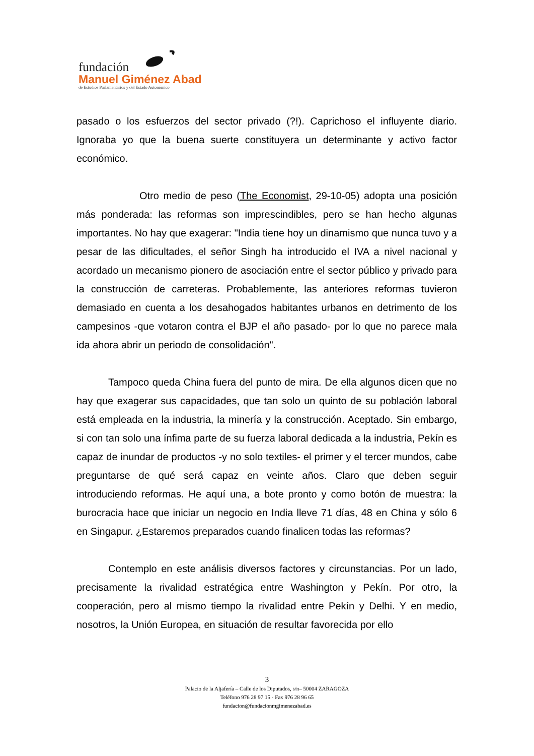fundación
Manuel Giménez Abad
de Estudios Parlamentarios y del Estado Autonómico
pasado o los esfuerzos del sector privado (?!). Caprichoso el influyente diario. Ignoraba yo que la buena suerte constituyera un determinante y activo factor económico.
Otro medio de peso (The Economist, 29-10-05) adopta una posición más ponderada: las reformas son imprescindibles, pero se han hecho algunas importantes. No hay que exagerar: "India tiene hoy un dinamismo que nunca tuvo y a pesar de las dificultades, el señor Singh ha introducido el IVA a nivel nacional y acordado un mecanismo pionero de asociación entre el sector público y privado para la construcción de carreteras. Probablemente, las anteriores reformas tuvieron demasiado en cuenta a los desahogados habitantes urbanos en detrimento de los campesinos -que votaron contra el BJP el año pasado- por lo que no parece mala ida ahora abrir un periodo de consolidación".
Tampoco queda China fuera del punto de mira. De ella algunos dicen que no hay que exagerar sus capacidades, que tan solo un quinto de su población laboral está empleada en la industria, la minería y la construcción. Aceptado. Sin embargo, si con tan solo una ínfima parte de su fuerza laboral dedicada a la industria, Pekín es capaz de inundar de productos -y no solo textiles- el primer y el tercer mundos, cabe preguntarse de qué será capaz en veinte años. Claro que deben seguir introduciendo reformas. He aquí una, a bote pronto y como botón de muestra: la burocracia hace que iniciar un negocio en India lleve 71 días, 48 en China y sólo 6 en Singapur. ¿Estaremos preparados cuando finalicen todas las reformas?
Contemplo en este análisis diversos factores y circunstancias. Por un lado, precisamente la rivalidad estratégica entre Washington y Pekín. Por otro, la cooperación, pero al mismo tiempo la rivalidad entre Pekín y Delhi. Y en medio, nosotros, la Unión Europea, en situación de resultar favorecida por ello
3
Palacio de la Aljafería – Calle de los Diputados, s/n– 50004 ZARAGOZA
Teléfono 976 28 97 15 - Fax 976 28 96 65
fundacion@fundacionmgimenezabad.es